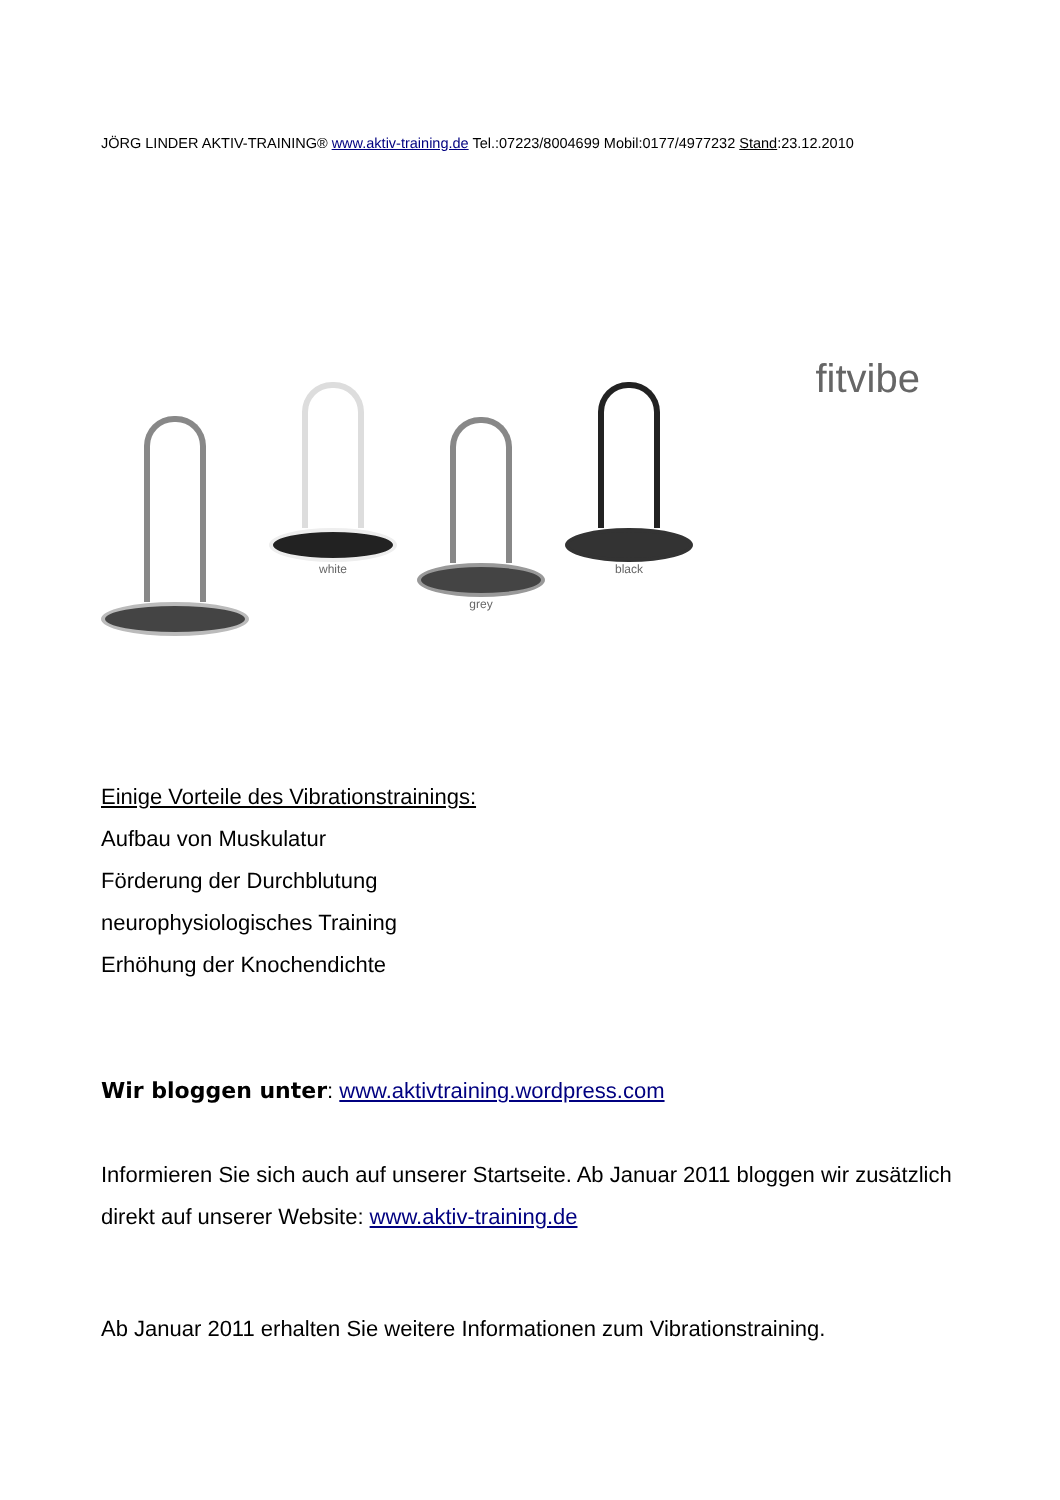JÖRG LINDER AKTIV-TRAINING® www.aktiv-training.de Tel.:07223/8004699 Mobil:0177/4977232 Stand:23.12.2010
white
grey
black
fitvibe
Einige Vorteile des Vibrationstrainings:
Aufbau von Muskulatur
Förderung der Durchblutung
neurophysiologisches Training
Erhöhung der Knochendichte
Wir bloggen unter: www.aktivtraining.wordpress.com
Informieren Sie sich auch auf unserer Startseite. Ab Januar 2011 bloggen wir zusätzlich direkt auf unserer Website: www.aktiv-training.de
Ab Januar 2011 erhalten Sie weitere Informationen zum Vibrationstraining.